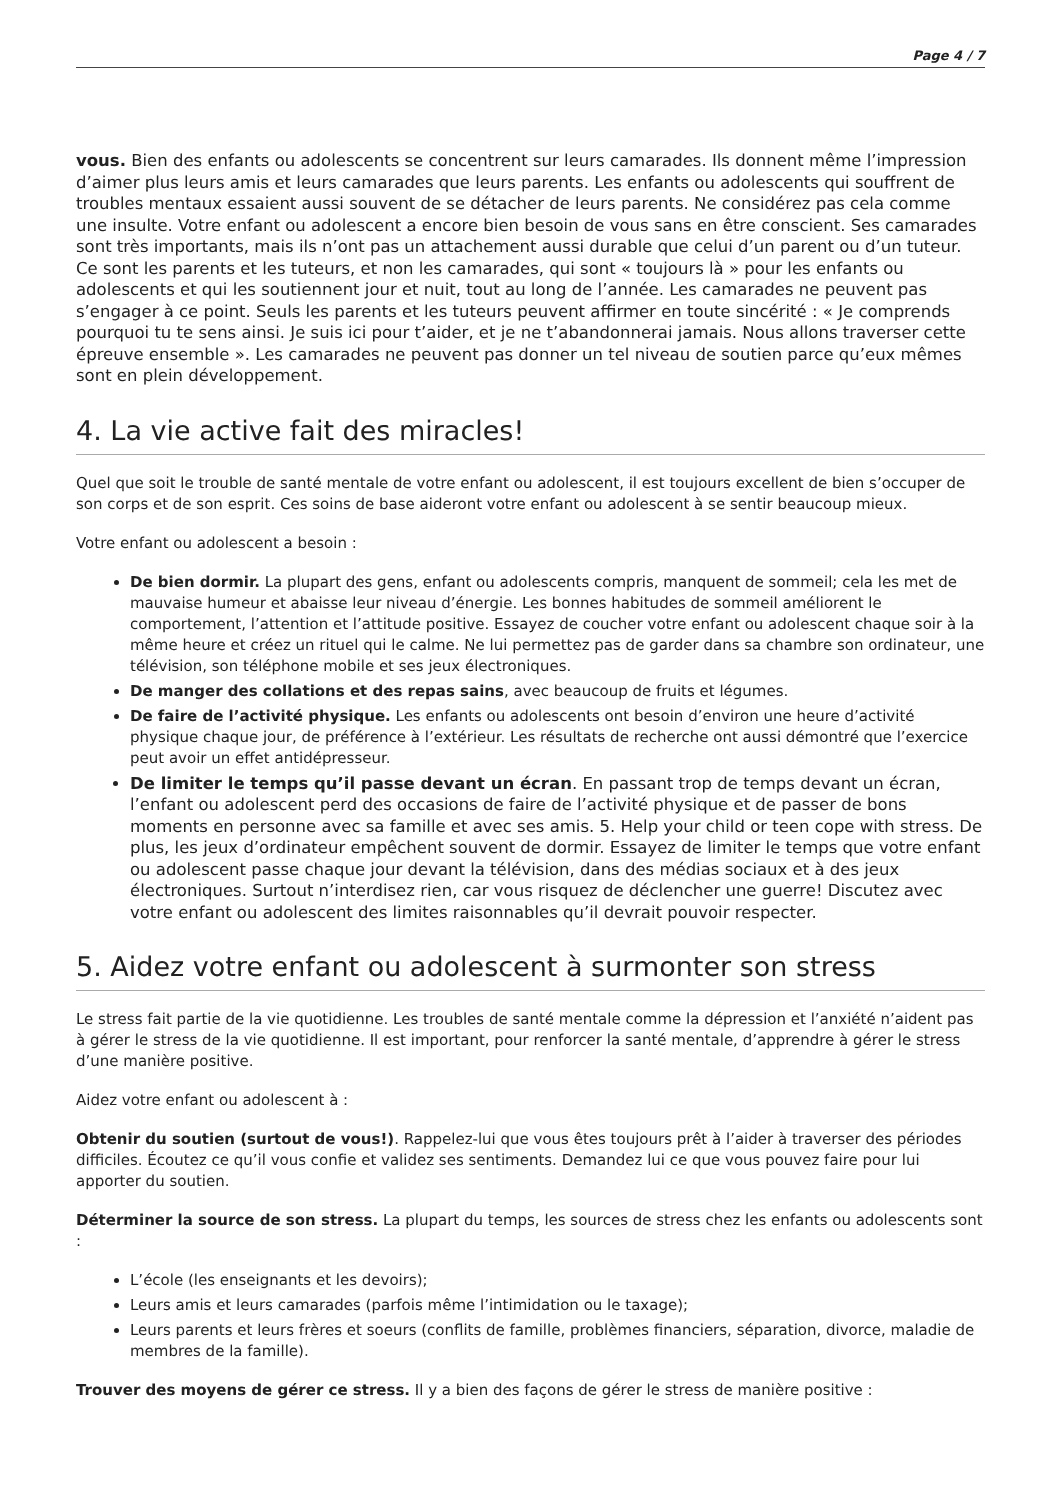Page 4 / 7
vous. Bien des enfants ou adolescents se concentrent sur leurs camarades. Ils donnent même l’impression d’aimer plus leurs amis et leurs camarades que leurs parents. Les enfants ou adolescents qui souffrent de troubles mentaux essaient aussi souvent de se détacher de leurs parents. Ne considérez pas cela comme une insulte. Votre enfant ou adolescent a encore bien besoin de vous sans en être conscient. Ses camarades sont très importants, mais ils n’ont pas un attachement aussi durable que celui d’un parent ou d’un tuteur. Ce sont les parents et les tuteurs, et non les camarades, qui sont « toujours là » pour les enfants ou adolescents et qui les soutiennent jour et nuit, tout au long de l’année. Les camarades ne peuvent pas s’engager à ce point. Seuls les parents et les tuteurs peuvent affirmer en toute sincérité : « Je comprends pourquoi tu te sens ainsi. Je suis ici pour t’aider, et je ne t’abandonnerai jamais. Nous allons traverser cette épreuve ensemble ». Les camarades ne peuvent pas donner un tel niveau de soutien parce qu’eux mêmes sont en plein développement.
4. La vie active fait des miracles!
Quel que soit le trouble de santé mentale de votre enfant ou adolescent, il est toujours excellent de bien s’occuper de son corps et de son esprit. Ces soins de base aideront votre enfant ou adolescent à se sentir beaucoup mieux.
Votre enfant ou adolescent a besoin :
De bien dormir. La plupart des gens, enfant ou adolescents compris, manquent de sommeil; cela les met de mauvaise humeur et abaisse leur niveau d’énergie. Les bonnes habitudes de sommeil améliorent le comportement, l’attention et l’attitude positive. Essayez de coucher votre enfant ou adolescent chaque soir à la même heure et créez un rituel qui le calme. Ne lui permettez pas de garder dans sa chambre son ordinateur, une télévision, son téléphone mobile et ses jeux électroniques.
De manger des collations et des repas sains, avec beaucoup de fruits et légumes.
De faire de l’activité physique. Les enfants ou adolescents ont besoin d’environ une heure d’activité physique chaque jour, de préférence à l’extérieur. Les résultats de recherche ont aussi démontré que l’exercice peut avoir un effet antidépresseur.
De limiter le temps qu’il passe devant un écran. En passant trop de temps devant un écran, l’enfant ou adolescent perd des occasions de faire de l’activité physique et de passer de bons moments en personne avec sa famille et avec ses amis. 5. Help your child or teen cope with stress. De plus, les jeux d’ordinateur empêchent souvent de dormir. Essayez de limiter le temps que votre enfant ou adolescent passe chaque jour devant la télévision, dans des médias sociaux et à des jeux électroniques. Surtout n’interdisez rien, car vous risquez de déclencher une guerre! Discutez avec votre enfant ou adolescent des limites raisonnables qu’il devrait pouvoir respecter.
5. Aidez votre enfant ou adolescent à surmonter son stress
Le stress fait partie de la vie quotidienne. Les troubles de santé mentale comme la dépression et l’anxiété n’aident pas à gérer le stress de la vie quotidienne. Il est important, pour renforcer la santé mentale, d’apprendre à gérer le stress d’une manière positive.
Aidez votre enfant ou adolescent à :
Obtenir du soutien (surtout de vous!). Rappelez-lui que vous êtes toujours prêt à l’aider à traverser des périodes difficiles. Écoutez ce qu’il vous confie et validez ses sentiments. Demandez lui ce que vous pouvez faire pour lui apporter du soutien.
Déterminer la source de son stress. La plupart du temps, les sources de stress chez les enfants ou adolescents sont :
L’école (les enseignants et les devoirs);
Leurs amis et leurs camarades (parfois même l’intimidation ou le taxage);
Leurs parents et leurs frères et soeurs (conflits de famille, problèmes financiers, séparation, divorce, maladie de membres de la famille).
Trouver des moyens de gérer ce stress. Il y a bien des façons de gérer le stress de manière positive :